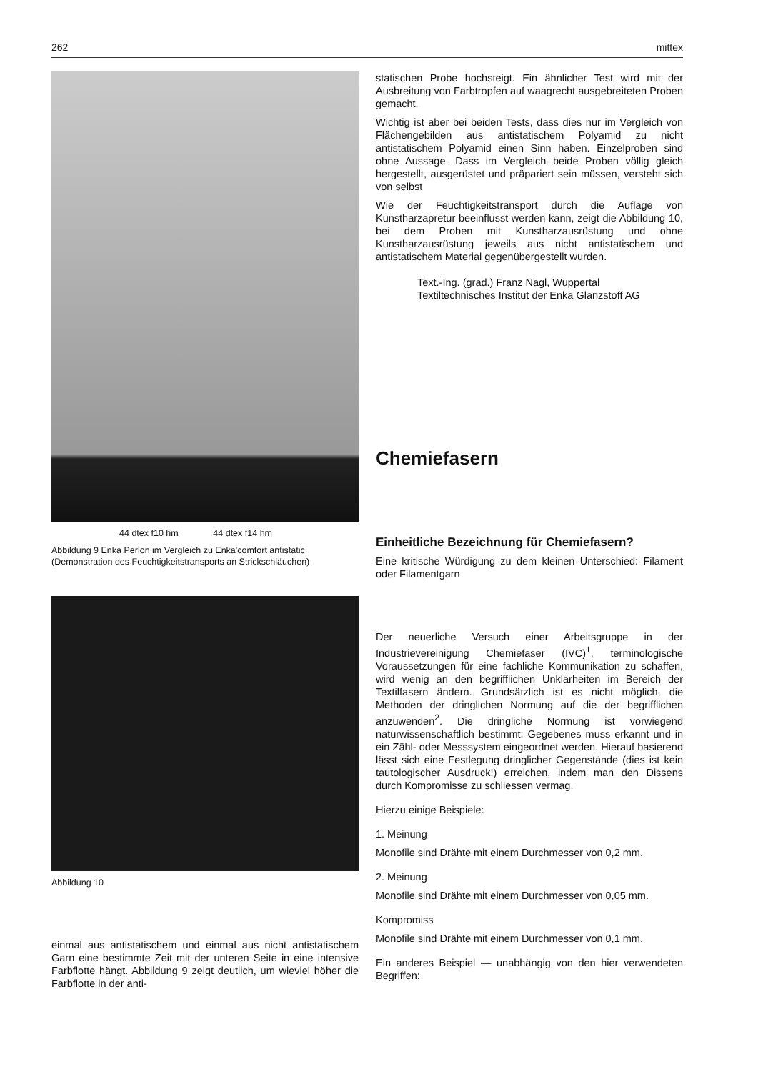262 mittex
44 dtex f10 hm 44 dtex f14 hm
Abbildung 9 Enka Perlon im Vergleich zu Enka'comfort antistatic (Demonstration des Feuchtigkeitstransports an Strickschläuchen)
Abbildung 10
einmal aus antistatischem und einmal aus nicht antistatischem Garn eine bestimmte Zeit mit der unteren Seite in eine intensive Farbflotte hängt. Abbildung 9 zeigt deutlich, um wieviel höher die Farbflotte in der anti-
statischen Probe hochsteigt. Ein ähnlicher Test wird mit der Ausbreitung von Farbtropfen auf waagrecht ausgebreiteten Proben gemacht.
Wichtig ist aber bei beiden Tests, dass dies nur im Vergleich von Flächengebilden aus antistatischem Polyamid zu nicht antistatischem Polyamid einen Sinn haben. Einzelproben sind ohne Aussage. Dass im Vergleich beide Proben völlig gleich hergestellt, ausgerüstet und präpariert sein müssen, versteht sich von selbst
Wie der Feuchtigkeitstransport durch die Auflage von Kunstharzapretur beeinflusst werden kann, zeigt die Abbildung 10, bei dem Proben mit Kunstharzausrüstung und ohne Kunstharzausrüstung jeweils aus nicht antistatischem und antistatischem Material gegenübergestellt wurden.
Text.-Ing. (grad.) Franz Nagl, Wuppertal
Textiltechnisches Institut der Enka Glanzstoff AG
Chemiefasern
Einheitliche Bezeichnung für Chemiefasern?
Eine kritische Würdigung zu dem kleinen Unterschied: Filament oder Filamentgarn
Der neuerliche Versuch einer Arbeitsgruppe in der Industrievereinigung Chemiefaser (IVC)<sup>1</sup>, terminologische Voraussetzungen für eine fachliche Kommunikation zu schaffen, wird wenig an den begrifflichen Unklarheiten im Bereich der Textilfasern ändern. Grundsätzlich ist es nicht möglich, die Methoden der dringlichen Normung auf die der begrifflichen anzuwenden<sup>2</sup>. Die dringliche Normung ist vorwiegend naturwissenschaftlich bestimmt: Gegebenes muss erkannt und in ein Zähl- oder Messsystem eingeordnet werden. Hierauf basierend lässt sich eine Festlegung dringlicher Gegenstände (dies ist kein tautologischer Ausdruck!) erreichen, indem man den Dissens durch Kompromisse zu schliessen vermag.
Hierzu einige Beispiele:
1. Meinung
Monofile sind Drähte mit einem Durchmesser von 0,2 mm.
2. Meinung
Monofile sind Drähte mit einem Durchmesser von 0,05 mm.
Kompromiss
Monofile sind Drähte mit einem Durchmesser von 0,1 mm.
Ein anderes Beispiel — unabhängig von den hier verwendeten Begriffen: